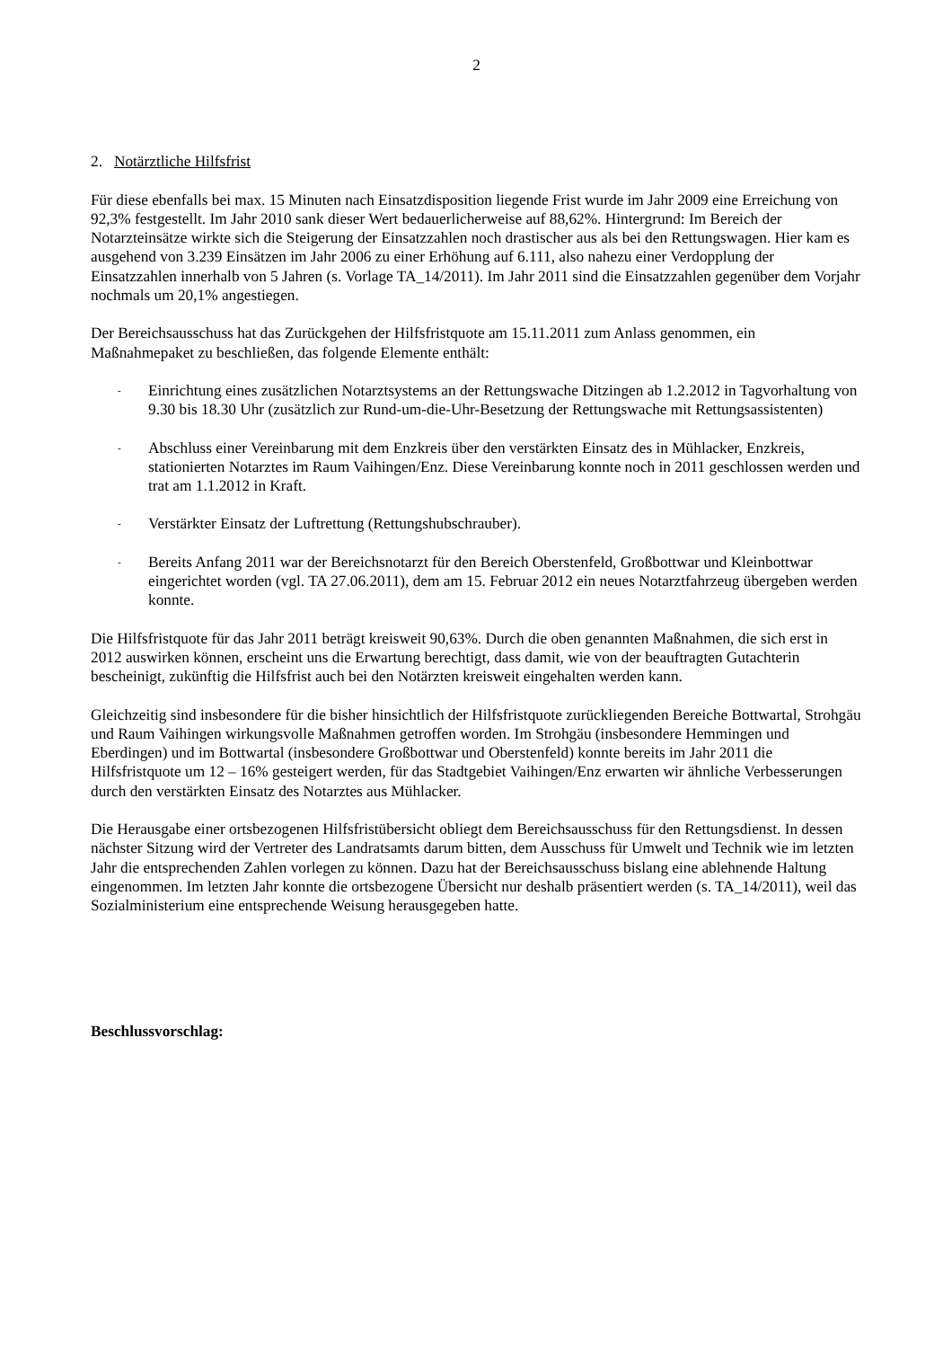2
2. Notärztliche Hilfsfrist
Für diese ebenfalls bei max. 15 Minuten nach Einsatzdisposition liegende Frist wurde im Jahr 2009 eine Erreichung von 92,3% festgestellt. Im Jahr 2010 sank dieser Wert bedauerlicherweise auf 88,62%. Hintergrund: Im Bereich der Notarzteinsätze wirkte sich die Steigerung der Einsatzzahlen noch drastischer aus als bei den Rettungswagen. Hier kam es ausgehend von 3.239 Einsätzen im Jahr 2006 zu einer Erhöhung auf 6.111, also nahezu einer Verdopplung der Einsatzzahlen innerhalb von 5 Jahren (s. Vorlage TA_14/2011). Im Jahr 2011 sind die Einsatzzahlen gegenüber dem Vorjahr nochmals um 20,1% angestiegen.
Der Bereichsausschuss hat das Zurückgehen der Hilfsfristquote am 15.11.2011 zum Anlass genommen, ein Maßnahmepaket zu beschließen, das folgende Elemente enthält:
- Einrichtung eines zusätzlichen Notarztsystems an der Rettungswache Ditzingen ab 1.2.2012 in Tagvorhaltung von 9.30 bis 18.30 Uhr (zusätzlich zur Rund-um-die-Uhr-Besetzung der Rettungswache mit Rettungsassistenten)
- Abschluss einer Vereinbarung mit dem Enzkreis über den verstärkten Einsatz des in Mühlacker, Enzkreis, stationierten Notarztes im Raum Vaihingen/Enz. Diese Vereinbarung konnte noch in 2011 geschlossen werden und trat am 1.1.2012 in Kraft.
- Verstärkter Einsatz der Luftrettung (Rettungshubschrauber).
- Bereits Anfang 2011 war der Bereichsnotarzt für den Bereich Oberstenfeld, Großbottwar und Kleinbottwar eingerichtet worden (vgl. TA 27.06.2011), dem am 15. Februar 2012 ein neues Notarztfahrzeug übergeben werden konnte.
Die Hilfsfristquote für das Jahr 2011 beträgt kreisweit 90,63%. Durch die oben genannten Maßnahmen, die sich erst in 2012 auswirken können, erscheint uns die Erwartung berechtigt, dass damit, wie von der beauftragten Gutachterin bescheinigt, zukünftig die Hilfsfrist auch bei den Notärzten kreisweit eingehalten werden kann.
Gleichzeitig sind insbesondere für die bisher hinsichtlich der Hilfsfristquote zurückliegenden Bereiche Bottwartal, Strohgäu und Raum Vaihingen wirkungsvolle Maßnahmen getroffen worden. Im Strohgäu (insbesondere Hemmingen und Eberdingen) und im Bottwartal (insbesondere Großbottwar und Oberstenfeld) konnte bereits im Jahr 2011 die Hilfsfristquote um 12 – 16% gesteigert werden, für das Stadtgebiet Vaihingen/Enz erwarten wir ähnliche Verbesserungen durch den verstärkten Einsatz des Notarztes aus Mühlacker.
Die Herausgabe einer ortsbezogenen Hilfsfristübersicht obliegt dem Bereichsausschuss für den Rettungsdienst. In dessen nächster Sitzung wird der Vertreter des Landratsamts darum bitten, dem Ausschuss für Umwelt und Technik wie im letzten Jahr die entsprechenden Zahlen vorlegen zu können. Dazu hat der Bereichsausschuss bislang eine ablehnende Haltung eingenommen. Im letzten Jahr konnte die ortsbezogene Übersicht nur deshalb präsentiert werden (s. TA_14/2011), weil das Sozialministerium eine entsprechende Weisung herausgegeben hatte.
Beschlussvorschlag: